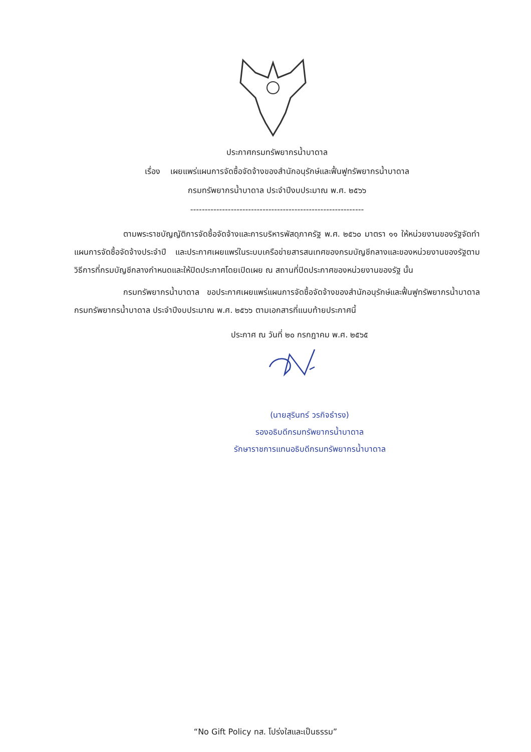ประกาศกรมทรัพยากรน้ำบาดาล
เรื่อง เผยแพร่แผนการจัดซื้อจัดจ้างของสำนักอนุรักษ์และฟื้นฟูทรัพยากรน้ำบาดาล
กรมทรัพยากรน้ำบาดาล ประจำปีงบประมาณ พ.ศ. ๒๕๖๖
------------------------------------------------------------
ตามพระราชบัญญัติการจัดซื้อจัดจ้างและการบริหารพัสดุภาครัฐ พ.ศ. ๒๕๖๐ มาตรา ๑๑ ให้หน่วยงานของรัฐจัดทำแผนการจัดซื้อจัดจ้างประจำปี และประกาศเผยแพร่ในระบบเครือข่ายสารสนเทศของกรมบัญชีกลางและของหน่วยงานของรัฐตามวิธีการที่กรมบัญชีกลางกำหนดและให้ปิดประกาศโดยเปิดเผย ณ สถานที่ปิดประกาศของหน่วยงานของรัฐ นั้น
กรมทรัพยากรน้ำบาดาล ขอประกาศเผยแพร่แผนการจัดซื้อจัดจ้างของสำนักอนุรักษ์และฟื้นฟูทรัพยากรน้ำบาดาล กรมทรัพยากรน้ำบาดาล ประจำปีงบประมาณ พ.ศ. ๒๕๖๖ ตามเอกสารที่แนบท้ายประกาศนี้
ประกาศ ณ วันที่ ๒๐ กรกฎาคม พ.ศ. ๒๕๖๕
(นายสุรินทร์ วรกิจธำรง)
รองอธิบดีกรมทรัพยากรน้ำบาดาล
รักษาราชการแทนอธิบดีกรมทรัพยากรน้ำบาดาล
“No Gift Policy ทส. โปร่งใสและเป็นธรรม”